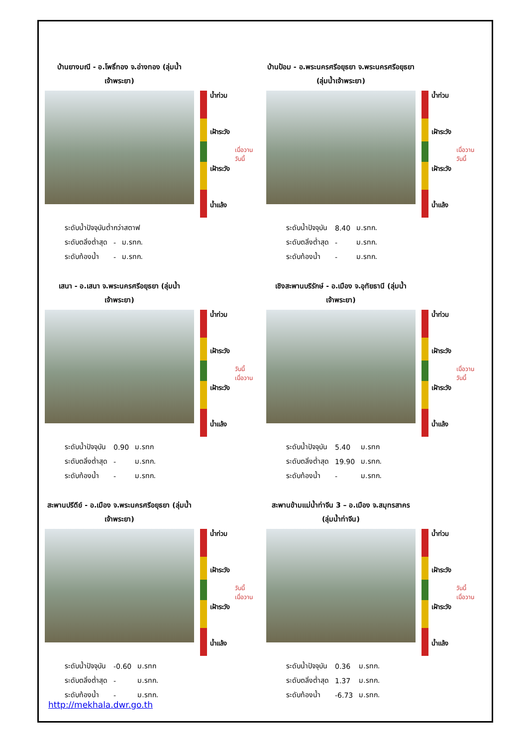บ้านยางมณี - อ.โพธิ์ทอง จ.อ่างทอง (ลุ่มน้ำเจ้าพระยา)
น้ำท่วม
เฝ้าระวัง
เฝ้าระวัง
น้ำแล้ง
เมื่อวาน
วันนี้
| ระดับน้ำปัจจุบันต่ำกว่าสตาฟ | | |
| ระดับตลิ่งต่ำสุด | - | ม.รทก. |
| ระดับท้องน้ำ | - | ม.รทก. |
บ้านป้อม - อ.พระนครศรีอยุธยา จ.พระนครศรีอยุธยา (ลุ่มน้ำเจ้าพระยา)
น้ำท่วม
เฝ้าระวัง
เฝ้าระวัง
น้ำแล้ง
เมื่อวาน
วันนี้
| ระดับน้ำปัจจุบัน | 8.40 | ม.รทก. |
| ระดับตลิ่งต่ำสุด | - | ม.รทก. |
| ระดับท้องน้ำ | - | ม.รทก. |
เสนา - อ.เสนา จ.พระนครศรีอยุธยา (ลุ่มน้ำเจ้าพระยา)
น้ำท่วม
เฝ้าระวัง
เฝ้าระวัง
น้ำแล้ง
วันนี้
เมื่อวาน
| ระดับน้ำปัจจุบัน | 0.90 | ม.รทก |
| ระดับตลิ่งต่ำสุด | - | ม.รทก. |
| ระดับท้องน้ำ | - | ม.รทก. |
เชิงสะพานบริรักษ์ - อ.เมือง จ.อุทัยธานี (ลุ่มน้ำเจ้าพระยา)
น้ำท่วม
เฝ้าระวัง
เฝ้าระวัง
น้ำแล้ง
เมื่อวาน
วันนี้
| ระดับน้ำปัจจุบัน | 5.40 | ม.รทก |
| ระดับตลิ่งต่ำสุด | 19.90 | ม.รทก. |
| ระดับท้องน้ำ | - | ม.รทก. |
สะพานปรีดีย์ - อ.เมือง จ.พระนครศรีอยุธยา (ลุ่มน้ำเจ้าพระยา)
น้ำท่วม
เฝ้าระวัง
เฝ้าระวัง
น้ำแล้ง
วันนี้
เมื่อวาน
| ระดับน้ำปัจจุบัน | -0.60 | ม.รทก |
| ระดับตลิ่งต่ำสุด | - | ม.รทก. |
| ระดับท้องน้ำ | - | ม.รทก. |
สะพานข้ามแม่น้ำท่าจีน 3 – อ.เมือง จ.สมุทรสาคร (ลุ่มน้ำท่าจีน)
น้ำท่วม
เฝ้าระวัง
เฝ้าระวัง
น้ำแล้ง
วันนี้
เมื่อวาน
| ระดับน้ำปัจจุบัน | 0.36 | ม.รทก. |
| ระดับตลิ่งต่ำสุด | 1.37 | ม.รทก. |
| ระดับท้องน้ำ | -6.73 | ม.รทก. |
http://mekhala.dwr.go.th